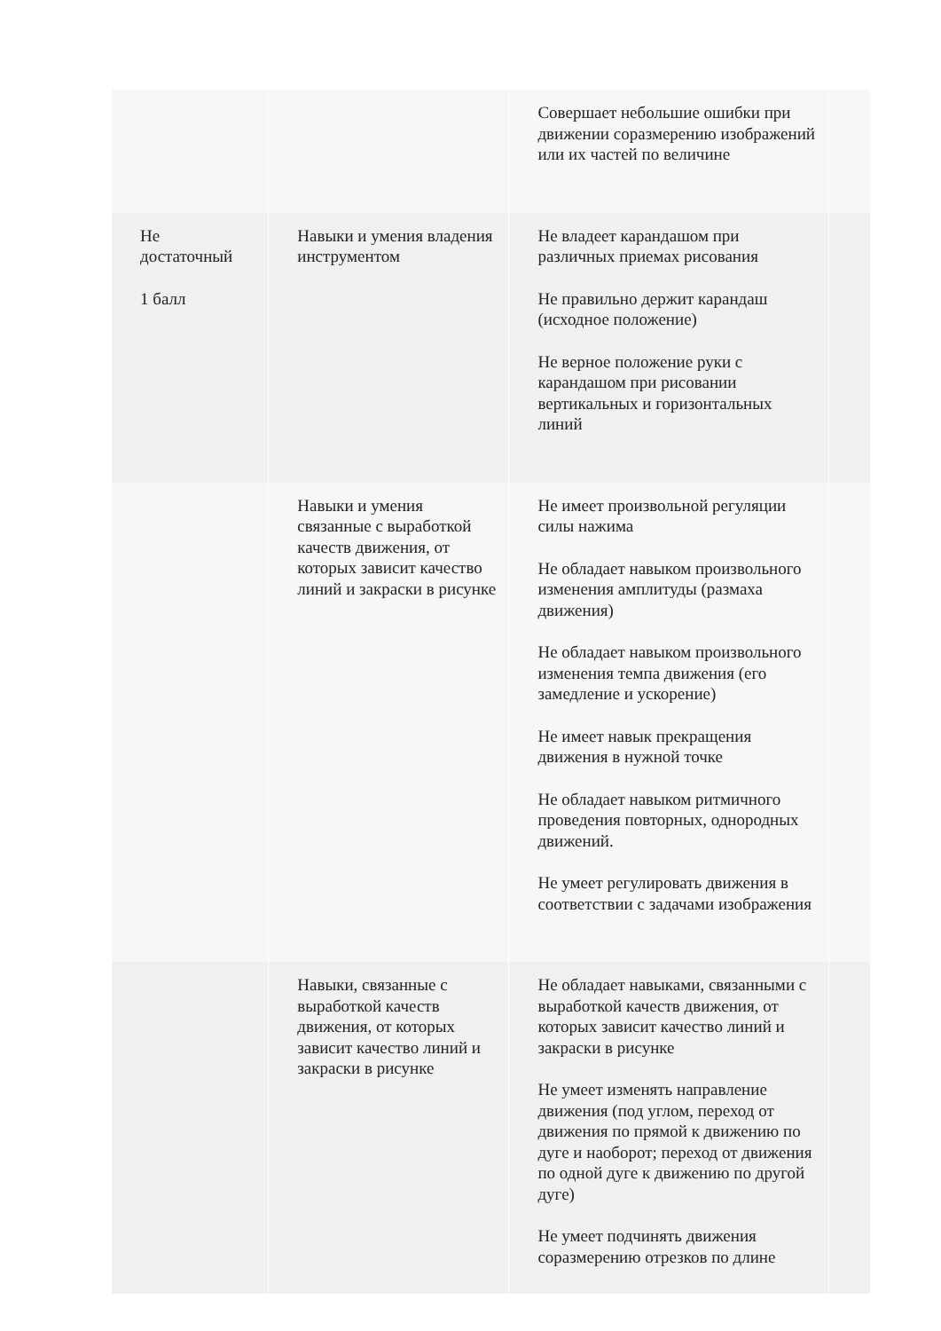| | | Совершает небольшие ошибки при движении соразмерению изображений или их частей по величине | |
| Не достаточный 1 балл | Навыки и умения владения инструментом | Не владеет карандашом при различных приемах рисования Не правильно держит карандаш (исходное положение) Не верное положение руки с карандашом при рисовании вертикальных и горизонтальных линий | |
| | Навыки и умения связанные с выработкой качеств движения, от которых зависит качество линий и закраски в рисунке | Не имеет произвольной регуляции силы нажима Не обладает навыком произвольного изменения амплитуды (размаха движения) Не обладает навыком произвольного изменения темпа движения (его замедление и ускорение) Не имеет навык прекращения движения в нужной точке Не обладает навыком ритмичного проведения повторных, однородных движений. Не умеет регулировать движения в соответствии с задачами изображения | |
| | Навыки, связанные с выработкой качеств движения, от которых зависит качество линий и закраски в рисунке | Не обладает навыками, связанными с выработкой качеств движения, от которых зависит качество линий и закраски в рисунке Не умеет изменять направление движения (под углом, переход от движения по прямой к движению по дуге и наоборот; переход от движения по одной дуге к движению по другой дуге) Не умеет подчинять движения соразмерению отрезков по длине | |